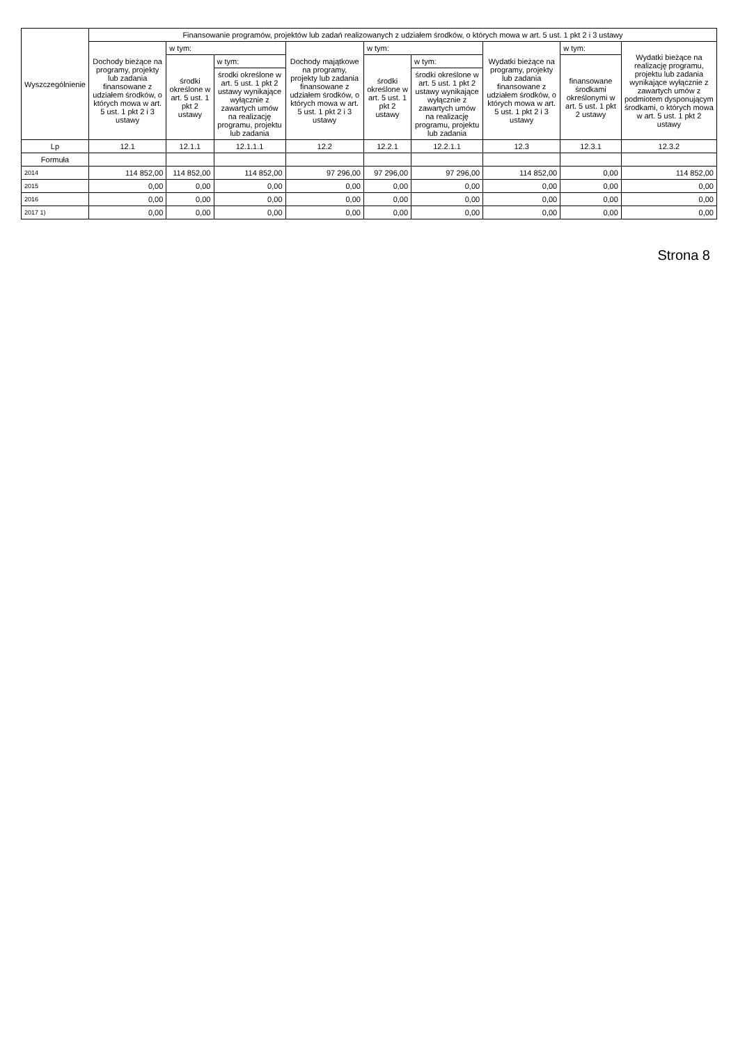| Wyszczególnienie | Finansowanie programów, projektów lub zadań realizowanych z udziałem środków, o których mowa w art. 5 ust. 1 pkt 2 i 3 ustawy | | | | | | | | |
| --- | --- | --- | --- | --- | --- | --- | --- | --- | --- |
| | Dochody bieżące na programy, projekty lub zadania finansowane z udziałem środków, o których mowa w art. 5 ust. 1 pkt 2 i 3 ustawy | w tym: | | Dochody majątkowe na programy, projekty lub zadania finansowane z udziałem środków, o których mowa w art. 5 ust. 1 pkt 2 i 3 ustawy | w tym: | | Wydatki bieżące na programy, projekty lub zadania finansowane z udziałem środków, o których mowa w art. 5 ust. 1 pkt 2 i 3 ustawy | w tym: | Wydatki bieżące na realizację programu, projektu lub zadania wynikające wyłącznie z zawartych umów z podmiotem dysponującym środkami, o których mowa w art. 5 ust. 1 pkt 2 ustawy |
| | | środki określone w art. 5 ust. 1 pkt 2 ustawy | w tym: | | środki określone w art. 5 ust. 1 pkt 2 ustawy | w tym: | | finansowane środkami określonymi w art. 5 ust. 1 pkt 2 ustawy | |
| | | | środki określone w art. 5 ust. 1 pkt 2 ustawy wynikające wyłącznie z zawartych umów na realizację programu, projektu lub zadania | | | środki określone w art. 5 ust. 1 pkt 2 ustawy wynikające wyłącznie z zawartych umów na realizację programu, projektu lub zadania | | | |
| Lp | 12.1 | 12.1.1 | 12.1.1.1 | 12.2 | 12.2.1 | 12.2.1.1 | 12.3 | 12.3.1 | 12.3.2 |
| Formuła | | | | | | | | | |
| 2014 | 114 852,00 | 114 852,00 | 114 852,00 | 97 296,00 | 97 296,00 | 97 296,00 | 114 852,00 | 0,00 | 114 852,00 |
| 2015 | 0,00 | 0,00 | 0,00 | 0,00 | 0,00 | 0,00 | 0,00 | 0,00 | 0,00 |
| 2016 | 0,00 | 0,00 | 0,00 | 0,00 | 0,00 | 0,00 | 0,00 | 0,00 | 0,00 |
| 2017 1) | 0,00 | 0,00 | 0,00 | 0,00 | 0,00 | 0,00 | 0,00 | 0,00 | 0,00 |
Strona 8